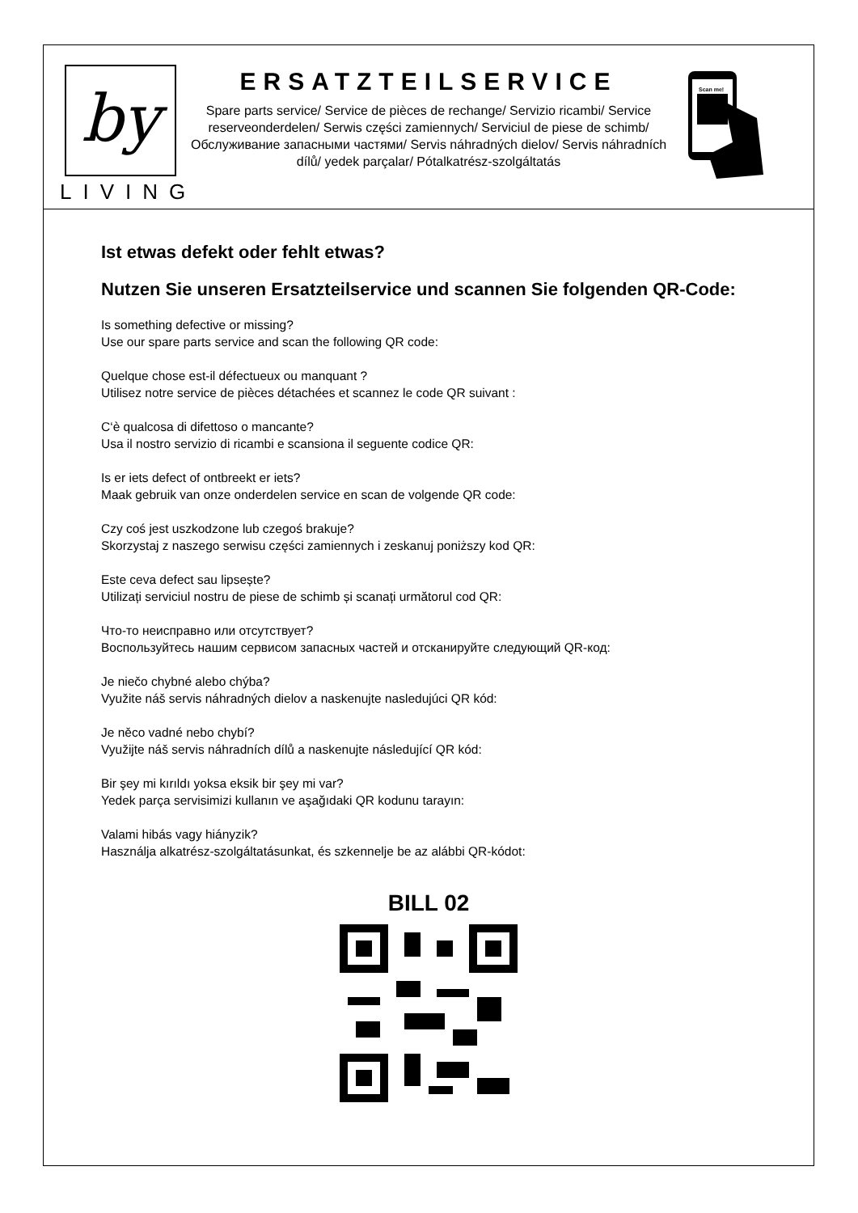by
LIVING
ERSATZTEILSERVICE
Spare parts service/ Service de pièces de rechange/ Servizio ricambi/ Service reserveonderdelen/ Serwis części zamiennych/ Serviciul de piese de schimb/ Обслуживание запасными частями/ Servis náhradných dielov/ Servis náhradních dílů/ yedek parçalar/ Pótalkatrész-szolgáltatás
Scan me!
Ist etwas defekt oder fehlt etwas?
Nutzen Sie unseren Ersatzteilservice und scannen Sie folgenden QR-Code:
Is something defective or missing?
Use our spare parts service and scan the following QR code:
Quelque chose est-il défectueux ou manquant ?
Utilisez notre service de pièces détachées et scannez le code QR suivant :
C‘è qualcosa di difettoso o mancante?
Usa il nostro servizio di ricambi e scansiona il seguente codice QR:
Is er iets defect of ontbreekt er iets?
Maak gebruik van onze onderdelen service en scan de volgende QR code:
Czy coś jest uszkodzone lub czegoś brakuje?
Skorzystaj z naszego serwisu części zamiennych i zeskanuj poniższy kod QR:
Este ceva defect sau lipsește?
Utilizați serviciul nostru de piese de schimb și scanați următorul cod QR:
Что-то неисправно или отсутствует?
Воспользуйтесь нашим сервисом запасных частей и отсканируйте следующий QR-код:
Je niečo chybné alebo chýba?
Využite náš servis náhradných dielov a naskenujte nasledujúci QR kód:
Je něco vadné nebo chybí?
Využijte náš servis náhradních dílů a naskenujte následující QR kód:
Bir şey mi kırıldı yoksa eksik bir şey mi var?
Yedek parça servisimizi kullanın ve aşağıdaki QR kodunu tarayın:
Valami hibás vagy hiányzik?
Használja alkatrész-szolgáltatásunkat, és szkennelje be az alábbi QR-kódot:
BILL 02